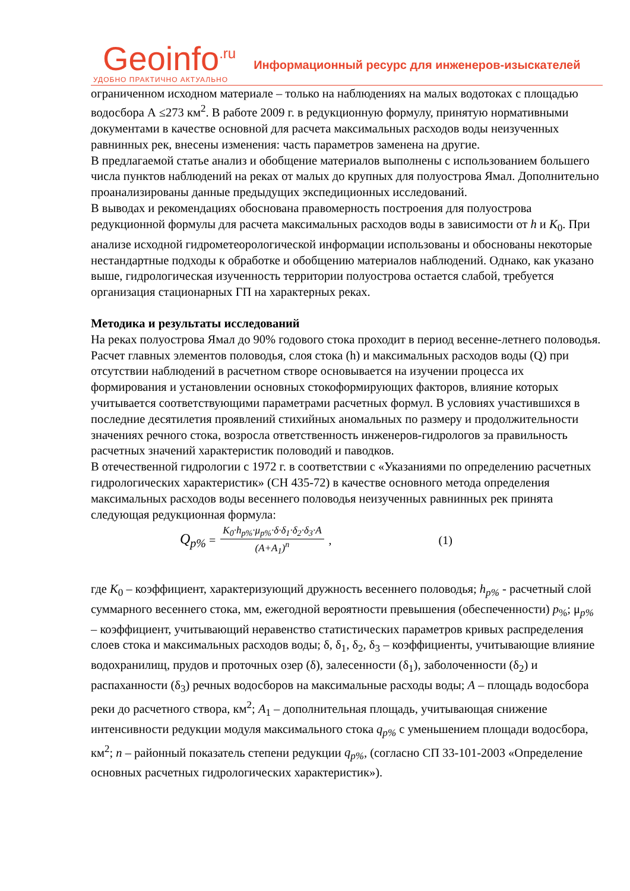Geoinfo<sup>.ru</sup>
УДОБНО ПРАКТИЧНО АКТУАЛЬНО
Информационный ресурс для инженеров-изыскателей
ограниченном исходном материале – только на наблюдениях на малых водотоках с площадью водосбора А ≤273 км<sup>2</sup>. В работе 2009 г. в редукционную формулу, принятую нормативными документами в качестве основной для расчета максимальных расходов воды неизученных равнинных рек, внесены изменения: часть параметров заменена на другие.
В предлагаемой статье анализ и обобщение материалов выполнены с использованием большего числа пунктов наблюдений на реках от малых до крупных для полуострова Ямал. Дополнительно проанализированы данные предыдущих экспедиционных исследований.
В выводах и рекомендациях обоснована правомерность построения для полуострова редукционной формулы для расчета максимальных расходов воды в зависимости от h и K<sub>0</sub>. При анализе исходной гидрометеорологической информации использованы и обоснованы некоторые нестандартные подходы к обработке и обобщению материалов наблюдений. Однако, как указано выше, гидрологическая изученность территории полуострова остается слабой, требуется организация стационарных ГП на характерных реках.
Методика и результаты исследований
На реках полуострова Ямал до 90% годового стока проходит в период весенне-летнего половодья. Расчет главных элементов половодья, слоя стока (h) и максимальных расходов воды (Q) при отсутствии наблюдений в расчетном створе основывается на изучении процесса их формирования и установлении основных стокоформирующих факторов, влияние которых учитывается соответствующими параметрами расчетных формул. В условиях участившихся в последние десятилетия проявлений стихийных аномальных по размеру и продолжительности значениях речного стока, возросла ответственность инженеров-гидрологов за правильность расчетных значений характеристик половодий и паводков.
В отечественной гидрологии с 1972 г. в соответствии с «Указаниями по определению расчетных гидрологических характеристик» (СН 435-72) в качестве основного метода определения максимальных расходов воды весеннего половодья неизученных равнинных рек принята следующая редукционная формула:
Q<sub>p%</sub> =
K<sub>0</sub>·h<sub>p%</sub>·μ<sub>p%</sub>·δ·δ<sub>1</sub>·δ<sub>2</sub>·δ<sub>3</sub>·A
(A+A<sub>1</sub>)<sup>n</sup>
, (1)
где K<sub>0</sub> – коэффициент, характеризующий дружность весеннего половодья; h<sub>p%</sub> - расчетный слой суммарного весеннего стока, мм, ежегодной вероятности превышения (обеспеченности) p<sub>%</sub>; μ<sub>p%</sub> – коэффициент, учитывающий неравенство статистических параметров кривых распределения слоев стока и максимальных расходов воды; δ, δ<sub>1</sub>, δ<sub>2</sub>, δ<sub>3</sub> – коэффициенты, учитывающие влияние водохранилищ, прудов и проточных озер (δ), залесенности (δ<sub>1</sub>), заболоченности (δ<sub>2</sub>) и распаханности (δ<sub>3</sub>) речных водосборов на максимальные расходы воды; A – площадь водосбора реки до расчетного створа, км<sup>2</sup>; A<sub>1</sub> – дополнительная площадь, учитывающая снижение интенсивности редукции модуля максимального стока q<sub>p%</sub> с уменьшением площади водосбора, км<sup>2</sup>; n – районный показатель степени редукции q<sub>p%</sub>, (согласно СП 33-101-2003 «Определение основных расчетных гидрологических характеристик»).